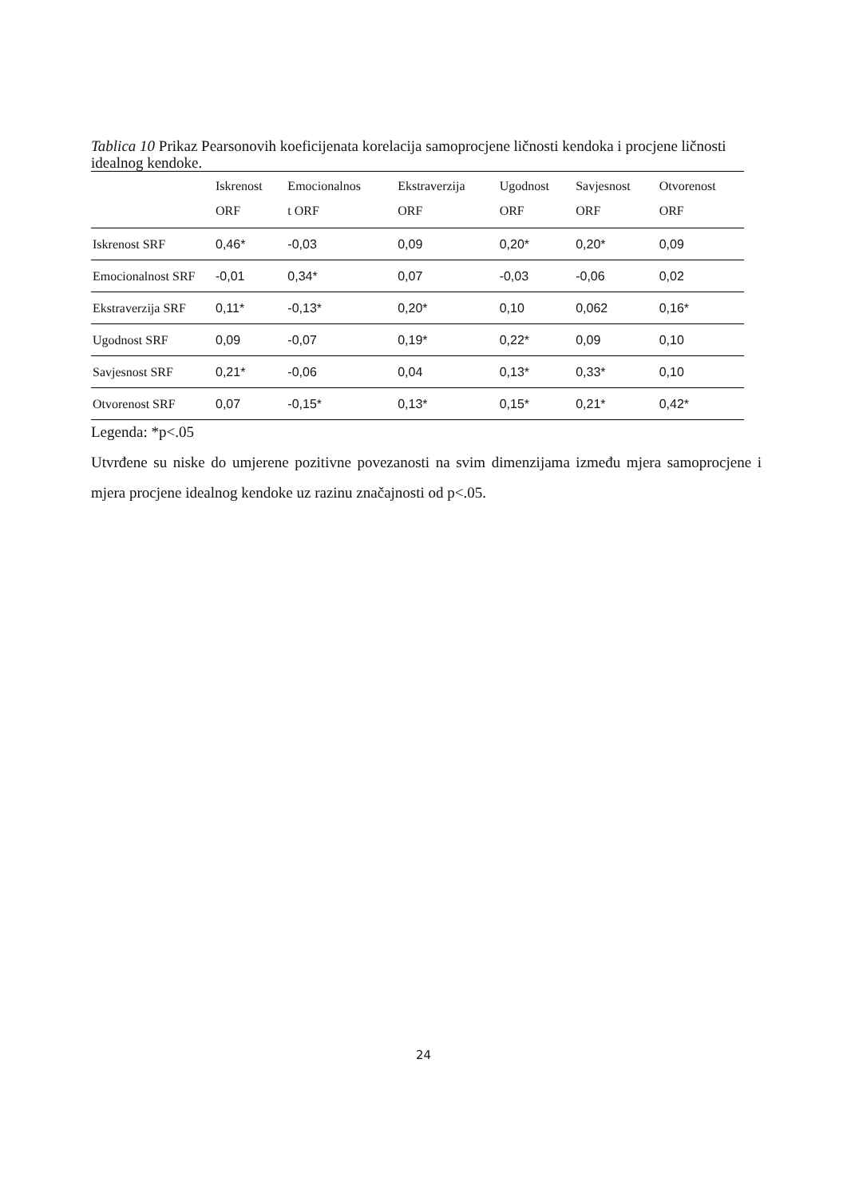Tablica 10 Prikaz Pearsonovih koeficijenata korelacija samoprocjene ličnosti kendoka i procjene ličnosti idealnog kendoke.
| | Iskrenost ORF | Emocionalnos t ORF | Ekstraverzija ORF | Ugodnost ORF | Savjesnost ORF | Otvorenost ORF |
| --- | --- | --- | --- | --- | --- | --- |
| Iskrenost SRF | 0,46* | -0,03 | 0,09 | 0,20* | 0,20* | 0,09 |
| Emocionalnost SRF | -0,01 | 0,34* | 0,07 | -0,03 | -0,06 | 0,02 |
| Ekstraverzija SRF | 0,11* | -0,13* | 0,20* | 0,10 | 0,062 | 0,16* |
| Ugodnost SRF | 0,09 | -0,07 | 0,19* | 0,22* | 0,09 | 0,10 |
| Savjesnost SRF | 0,21* | -0,06 | 0,04 | 0,13* | 0,33* | 0,10 |
| Otvorenost SRF | 0,07 | -0,15* | 0,13* | 0,15* | 0,21* | 0,42* |
Legenda: *p<.05
Utvrđene su niske do umjerene pozitivne povezanosti na svim dimenzijama između mjera samoprocjene i mjera procjene idealnog kendoke uz razinu značajnosti od p<.05.
24